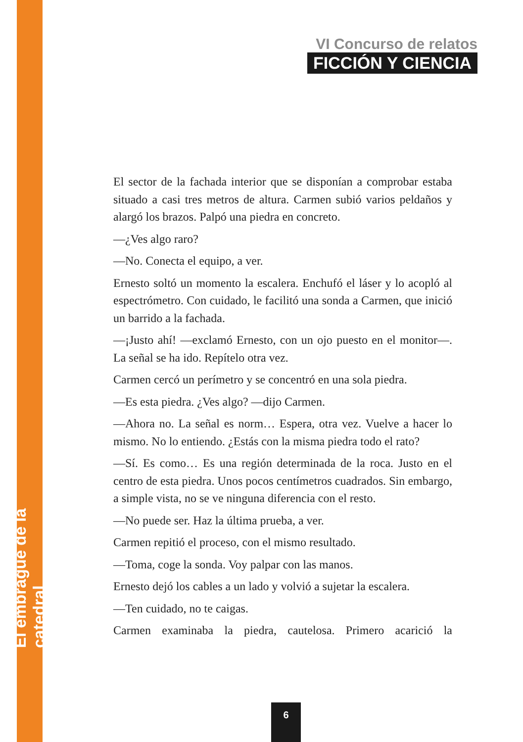VI Concurso de relatos
FICCIÓN Y CIENCIA
El embrague de la catedral
El sector de la fachada interior que se disponían a comprobar estaba situado a casi tres metros de altura. Carmen subió varios peldaños y alargó los brazos. Palpó una piedra en concreto.
—¿Ves algo raro?
—No. Conecta el equipo, a ver.
Ernesto soltó un momento la escalera. Enchufó el láser y lo acopló al espectrómetro. Con cuidado, le facilitó una sonda a Carmen, que inició un barrido a la fachada.
—¡Justo ahí! —exclamó Ernesto, con un ojo puesto en el monitor—. La señal se ha ido. Repítelo otra vez.
Carmen cercó un perímetro y se concentró en una sola piedra.
—Es esta piedra. ¿Ves algo? —dijo Carmen.
—Ahora no. La señal es norm… Espera, otra vez. Vuelve a hacer lo mismo. No lo entiendo. ¿Estás con la misma piedra todo el rato?
—Sí. Es como… Es una región determinada de la roca. Justo en el centro de esta piedra. Unos pocos centímetros cuadrados. Sin embargo, a simple vista, no se ve ninguna diferencia con el resto.
—No puede ser. Haz la última prueba, a ver.
Carmen repitió el proceso, con el mismo resultado.
—Toma, coge la sonda. Voy palpar con las manos.
Ernesto dejó los cables a un lado y volvió a sujetar la escalera.
—Ten cuidado, no te caigas.
Carmen examinaba la piedra, cautelosa. Primero acarició la
6